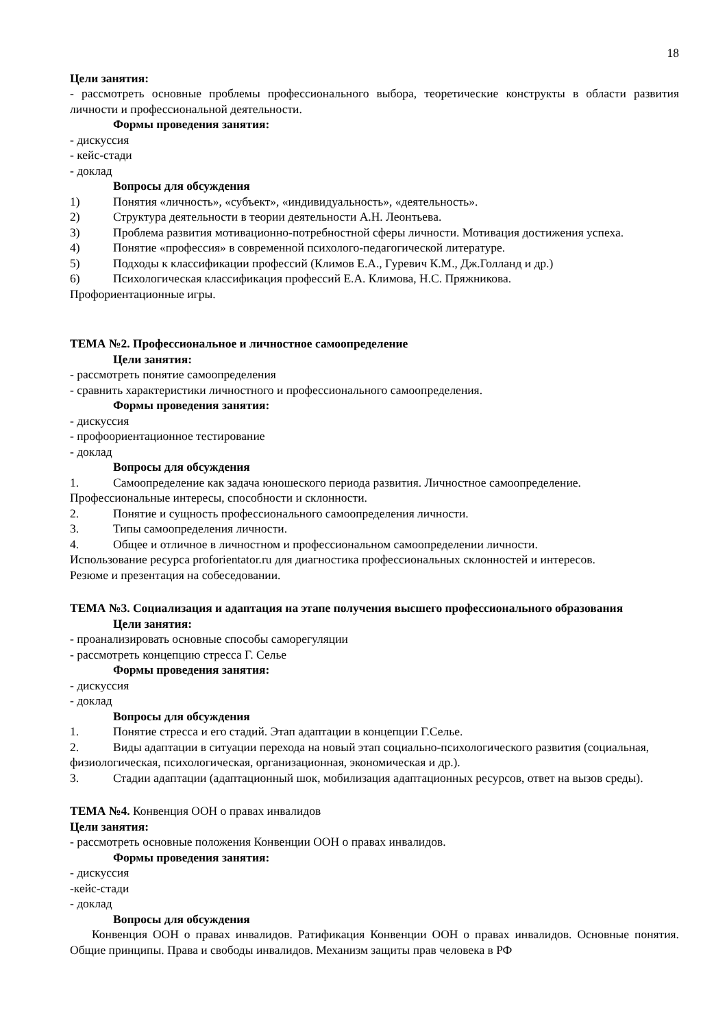18
Цели занятия:
- рассмотреть основные проблемы профессионального выбора, теоретические конструкты в области развития личности и профессиональной деятельности.
Формы проведения занятия:
- дискуссия
- кейс-стади
- доклад
Вопросы для обсуждения
1) Понятия «личность», «субъект», «индивидуальность», «деятельность».
2) Структура деятельности в теории деятельности А.Н. Леонтьева.
3) Проблема развития мотивационно-потребностной сферы личности. Мотивация достижения успеха.
4) Понятие «профессия» в современной психолого-педагогической литературе.
5) Подходы к классификации профессий (Климов Е.А., Гуревич К.М., Дж.Голланд и др.)
6) Психологическая классификация профессий Е.А. Климова, Н.С. Пряжникова.
Профориентационные игры.
ТЕМА №2. Профессиональное и личностное самоопределение
Цели занятия:
- рассмотреть понятие самоопределения
- сравнить характеристики личностного и профессионального самоопределения.
Формы проведения занятия:
- дискуссия
- профоориентационное тестирование
- доклад
Вопросы для обсуждения
1. Самоопределение как задача юношеского периода развития. Личностное самоопределение. Профессиональные интересы, способности и склонности.
2. Понятие и сущность профессионального самоопределения личности.
3. Типы самоопределения личности.
4. Общее и отличное в личностном и профессиональном самоопределении личности.
Использование ресурса proforientator.ru для диагностика профессиональных склонностей и интересов.
Резюме и презентация на собеседовании.
ТЕМА №3. Социализация и адаптация на этапе получения высшего профессионального образования
Цели занятия:
- проанализировать основные способы саморегуляции
- рассмотреть концепцию стресса Г. Селье
Формы проведения занятия:
- дискуссия
- доклад
Вопросы для обсуждения
1. Понятие стресса и его стадий. Этап адаптации в концепции Г.Селье.
2. Виды адаптации в ситуации перехода на новый этап социально-психологического развития (социальная, физиологическая, психологическая, организационная, экономическая и др.).
3. Стадии адаптации (адаптационный шок, мобилизация адаптационных ресурсов, ответ на вызов среды).
ТЕМА №4. Конвенция ООН о правах инвалидов
Цели занятия:
- рассмотреть основные положения Конвенции ООН о правах инвалидов.
Формы проведения занятия:
- дискуссия
-кейс-стади
- доклад
Вопросы для обсуждения
Конвенция ООН о правах инвалидов. Ратификация Конвенции ООН о правах инвалидов. Основные понятия. Общие принципы. Права и свободы инвалидов. Механизм защиты прав человека в РФ